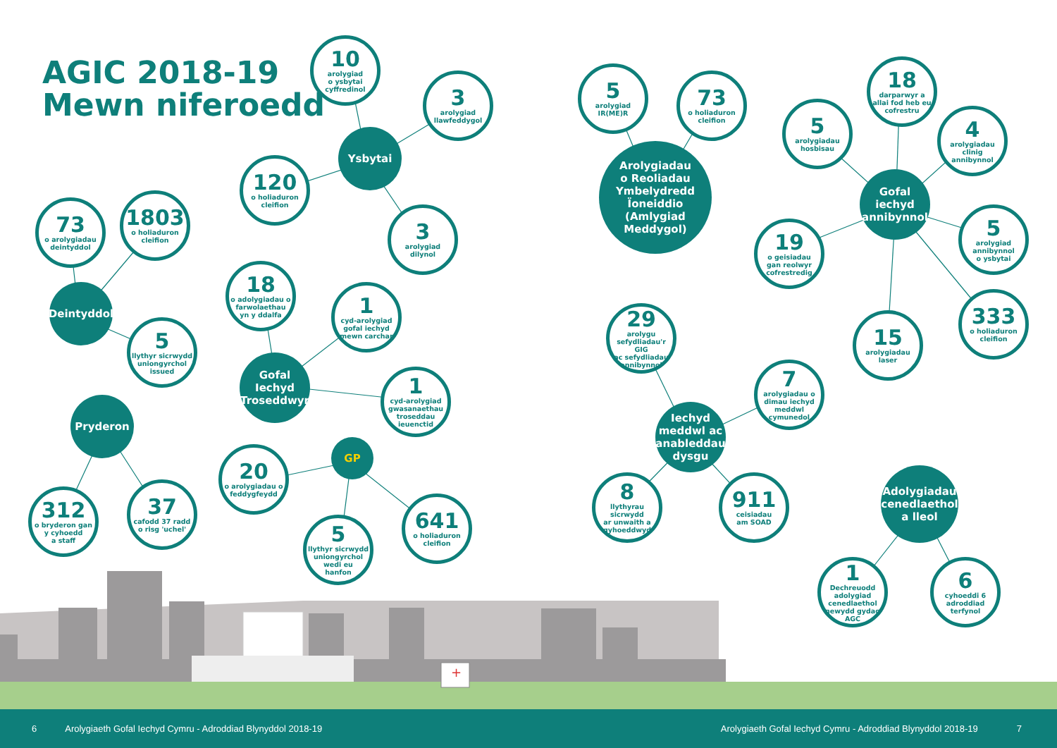+
AGIC 2018-19
Mewn niferoedd
Ysbytai
10
arolygiad
o ysbytai
cyffredinol
3
arolygiad
llawfeddygol
120
o holiaduron
cleifion
3
arolygiad
dilynol
Deintyddol
73
o arolygiadau
deintyddol
1803
o holiaduron
cleifion
5
llythyr sicrwydd
uniongyrchol
issued
Gofal Iechyd
Troseddwyr
18
o adolygiadau o
farwolaethau
yn y ddalfa
1
cyd-arolygiad
gofal iechyd
mewn carchar
1
cyd-arolygiad
gwasanaethau
troseddau
ieuenctid
Pryderon
312
o bryderon gan
y cyhoedd
a staff
37
cafodd 37 radd
o risg 'uchel'
GP
20
o arolygiadau o
feddygfeydd
5
llythyr sicrwydd
uniongyrchol
wedi eu
hanfon
641
o holiaduron
cleifion
Arolygiadau
o Reoliadau
Ymbelydredd
Ïoneiddio
(Amlygiad
Meddygol)
5
arolygiad
IR(ME)R
73
o holiaduron
cleifion
Gofal iechyd
annibynnol
18
darparwyr a
allai fod heb eu
cofrestru
5
arolygiadau
hosbisau
4
arolygiadau
clinig
annibynnol
19
o geisiadau
gan reolwyr
cofrestredig
5
arolygiad
annibynnol
o ysbytai
15
arolygiadau
laser
333
o holiaduron
cleifion
Iechyd
meddwl ac
anableddau
dysgu
29
arolygu
sefydliadau'r GIG
ac sefydliadau
annibynnol
7
arolygiadau o
dimau iechyd
meddwl
cymunedol
8
llythyrau sicrwydd
ar unwaith a
gyhoeddwyd
911
ceisiadau
am SOAD
Adolygiadau
cenedlaethol
a lleol
1
Dechreuodd
adolygiad
cenedlaethol
newydd gydag
AGC
6
cyhoeddi 6
adroddiad
terfynol
6 Arolygiaeth Gofal Iechyd Cymru - Adroddiad Blynyddol 2018-19 Arolygiaeth Gofal Iechyd Cymru - Adroddiad Blynyddol 2018-19 7